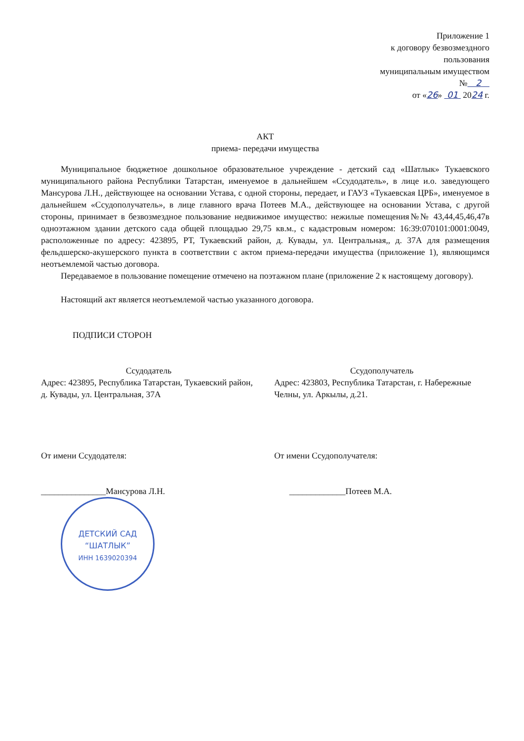Приложение 1
к договору безвозмездного
пользования
муниципальным имуществом
№ 2
от «26» 01 2024 г.
АКТ
приема- передачи имущества
Муниципальное бюджетное дошкольное образовательное учреждение - детский сад «Шатлык» Тукаевского муниципального района Республики Татарстан, именуемое в дальнейшем «Ссудодатель», в лице и.о. заведующего Мансурова Л.Н., действующее на основании Устава, с одной стороны, передает, и ГАУЗ «Тукаевская ЦРБ», именуемое в дальнейшем «Ссудополучатель», в лице главного врача Потеев М.А., действующее на основании Устава, с другой стороны, принимает в безвозмездное пользование недвижимое имущество: нежилые помещения№№ 43,44,45,46,47в одноэтажном здании детского сада общей площадью 29,75 кв.м., с кадастровым номером: 16:39:070101:0001:0049, расположенные по адресу: 423895, РТ, Тукаевский район, д. Кувады, ул. Центральная,, д. 37А для размещения фельдшерско-акушерского пункта в соответствии с актом приема-передачи имущества (приложение 1), являющимся неотъемлемой частью договора.
Передаваемое в пользование помещение отмечено на поэтажном плане (приложение 2 к настоящему договору).
Настоящий акт является неотъемлемой частью указанного договора.
ПОДПИСИ СТОРОН
Ссудодатель
Адрес: 423895, Республика Татарстан, Тукаевский район, д. Кувады, ул. Центральная, 37А
Ссудополучатель
Адрес: 423803, Республика Татарстан, г. Набережные Челны, ул. Аркылы, д.21.
От имени Ссудодателя:
_______________Мансурова Л.Н.
ДЕТСКИЙ САД
“ШАТЛЫК”
ИНН 1639020394
От имени Ссудополучателя:
_____________Потеев М.А.